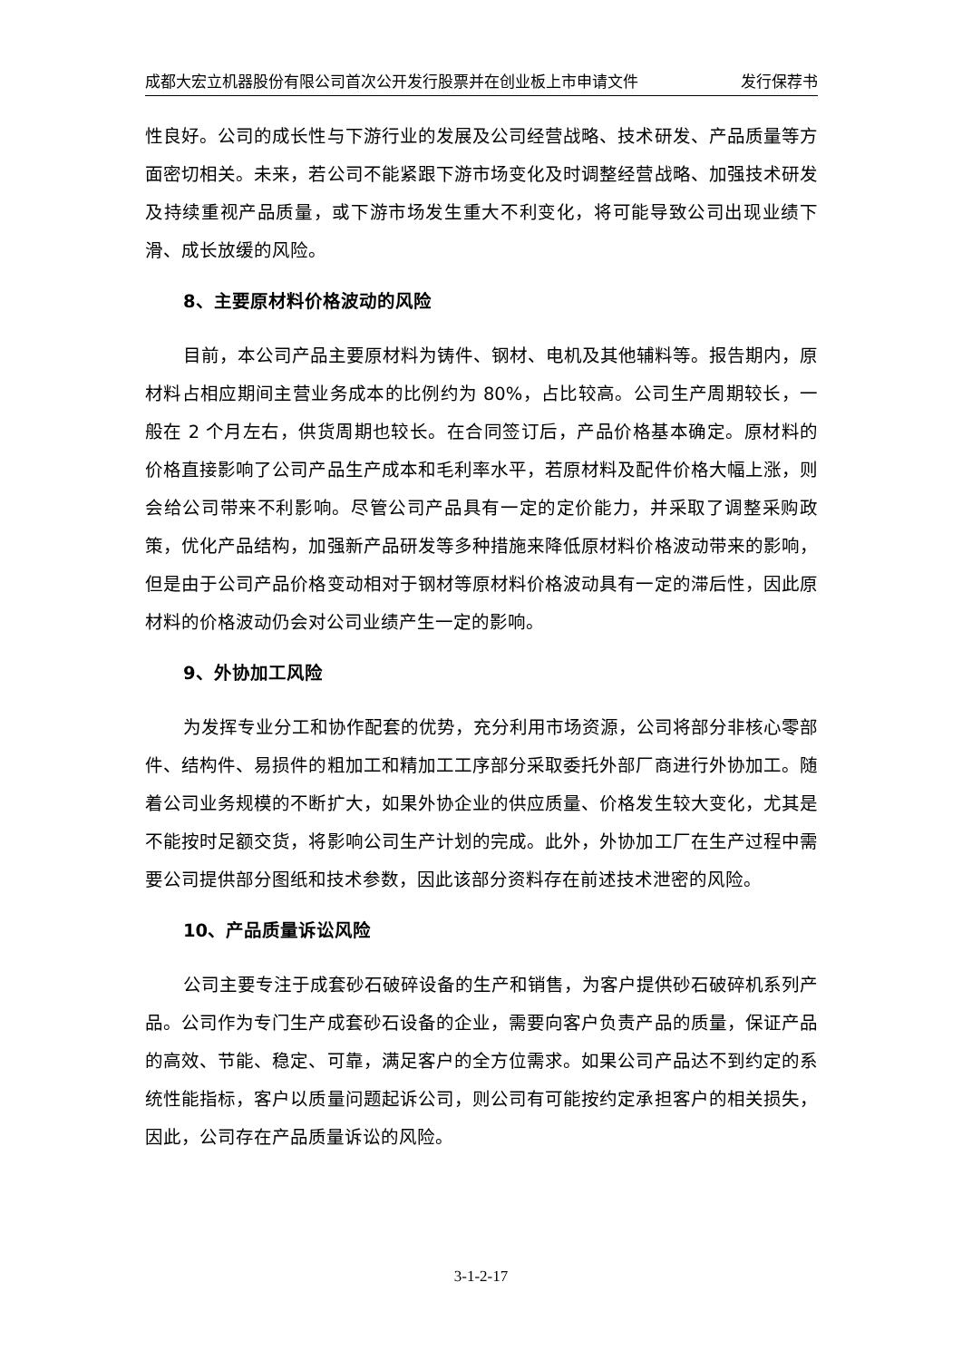成都大宏立机器股份有限公司首次公开发行股票并在创业板上市申请文件 发行保荐书
性良好。公司的成长性与下游行业的发展及公司经营战略、技术研发、产品质量等方面密切相关。未来，若公司不能紧跟下游市场变化及时调整经营战略、加强技术研发及持续重视产品质量，或下游市场发生重大不利变化，将可能导致公司出现业绩下滑、成长放缓的风险。
8、主要原材料价格波动的风险
目前，本公司产品主要原材料为铸件、钢材、电机及其他辅料等。报告期内，原材料占相应期间主营业务成本的比例约为 80%，占比较高。公司生产周期较长，一般在 2 个月左右，供货周期也较长。在合同签订后，产品价格基本确定。原材料的价格直接影响了公司产品生产成本和毛利率水平，若原材料及配件价格大幅上涨，则会给公司带来不利影响。尽管公司产品具有一定的定价能力，并采取了调整采购政策，优化产品结构，加强新产品研发等多种措施来降低原材料价格波动带来的影响，但是由于公司产品价格变动相对于钢材等原材料价格波动具有一定的滞后性，因此原材料的价格波动仍会对公司业绩产生一定的影响。
9、外协加工风险
为发挥专业分工和协作配套的优势，充分利用市场资源，公司将部分非核心零部件、结构件、易损件的粗加工和精加工工序部分采取委托外部厂商进行外协加工。随着公司业务规模的不断扩大，如果外协企业的供应质量、价格发生较大变化，尤其是不能按时足额交货，将影响公司生产计划的完成。此外，外协加工厂在生产过程中需要公司提供部分图纸和技术参数，因此该部分资料存在前述技术泄密的风险。
10、产品质量诉讼风险
公司主要专注于成套砂石破碎设备的生产和销售，为客户提供砂石破碎机系列产品。公司作为专门生产成套砂石设备的企业，需要向客户负责产品的质量，保证产品的高效、节能、稳定、可靠，满足客户的全方位需求。如果公司产品达不到约定的系统性能指标，客户以质量问题起诉公司，则公司有可能按约定承担客户的相关损失，因此，公司存在产品质量诉讼的风险。
3-1-2-17